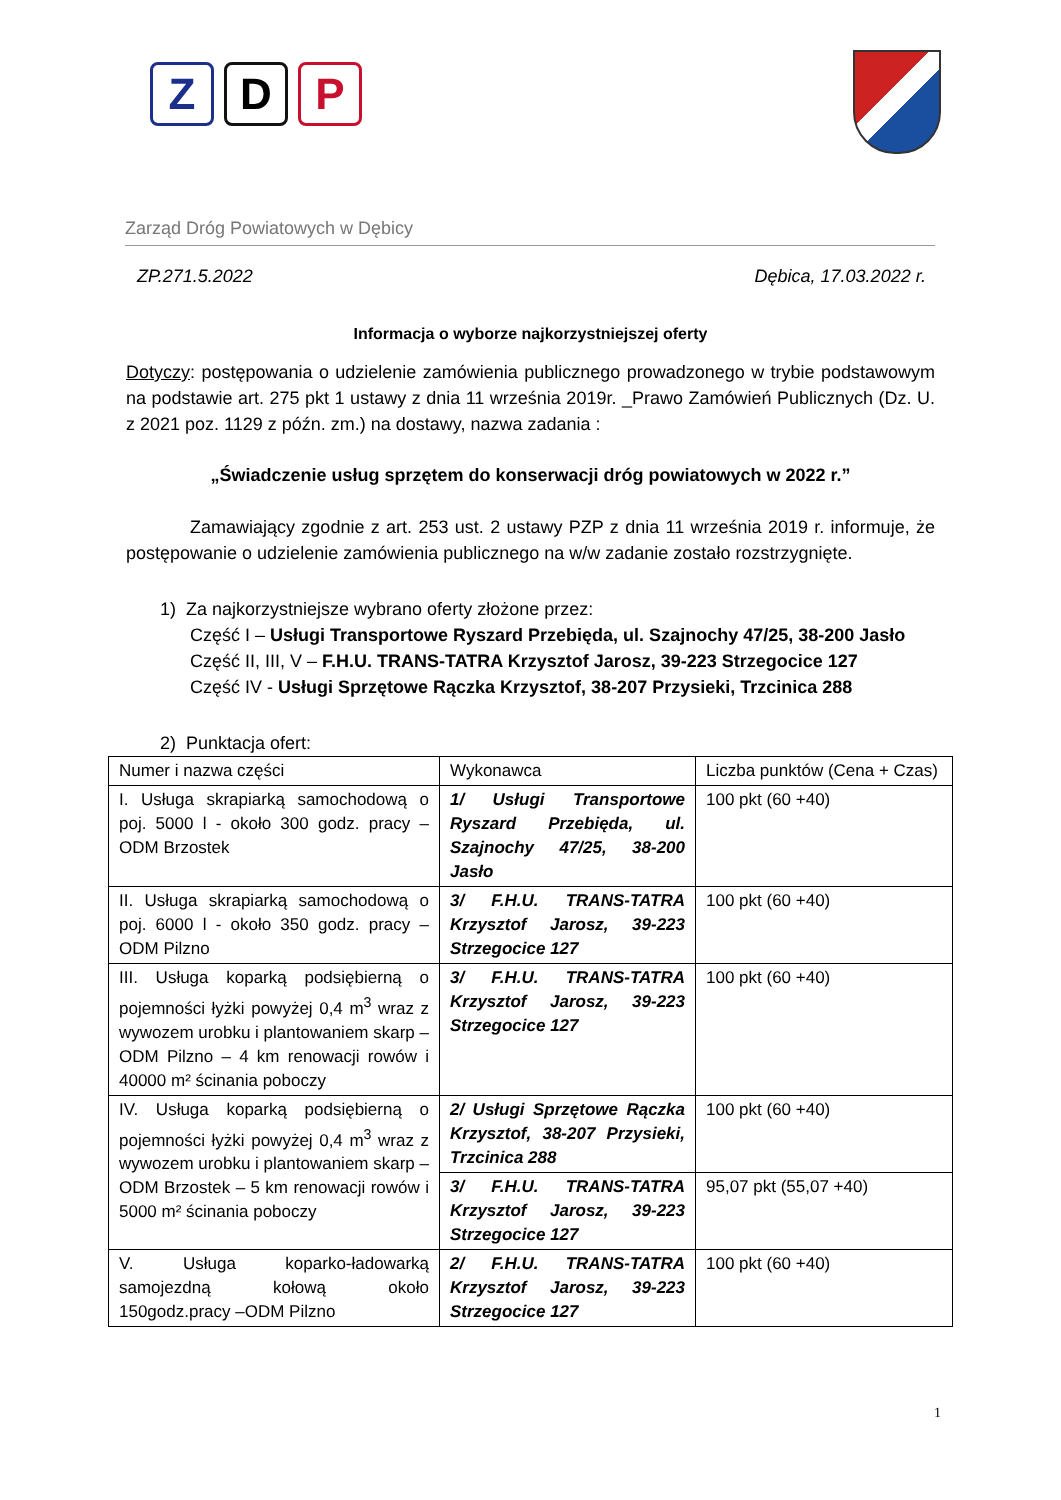Z D P
Zarząd Dróg Powiatowych w Dębicy
ZP.271.5.2022 Dębica, 17.03.2022 r.
Informacja o wyborze najkorzystniejszej oferty
Dotyczy: postępowania o udzielenie zamówienia publicznego prowadzonego w trybie podstawowym na podstawie art. 275 pkt 1 ustawy z dnia 11 września 2019r. _Prawo Zamówień Publicznych (Dz. U. z 2021 poz. 1129 z późn. zm.) na dostawy, nazwa zadania :
„Świadczenie usług sprzętem do konserwacji dróg powiatowych w 2022 r.”
Zamawiający zgodnie z art. 253 ust. 2 ustawy PZP z dnia 11 września 2019 r. informuje, że postępowanie o udzielenie zamówienia publicznego na w/w zadanie zostało rozstrzygnięte.
1) Za najkorzystniejsze wybrano oferty złożone przez:
Część I – Usługi Transportowe Ryszard Przebięda, ul. Szajnochy 47/25, 38-200 Jasło
Część II, III, V – F.H.U. TRANS-TATRA Krzysztof Jarosz, 39-223 Strzegocice 127
Część IV - Usługi Sprzętowe Rączka Krzysztof, 38-207 Przysieki, Trzcinica 288
2) Punktacja ofert:
| Numer i nazwa części | Wykonawca | Liczba punktów (Cena + Czas) |
| I. Usługa skrapiarką samochodową o poj. 5000 l - około 300 godz. pracy – ODM Brzostek | 1/ Usługi Transportowe Ryszard Przebięda, ul. Szajnochy 47/25, 38-200 Jasło | 100 pkt (60 +40) |
| II. Usługa skrapiarką samochodową o poj. 6000 l - około 350 godz. pracy – ODM Pilzno | 3/ F.H.U. TRANS-TATRA Krzysztof Jarosz, 39-223 Strzegocice 127 | 100 pkt (60 +40) |
| III. Usługa koparką podsiębierną o pojemności łyżki powyżej 0,4 m<sup>3</sup> wraz z wywozem urobku i plantowaniem skarp – ODM Pilzno – 4 km renowacji rowów i 40000 m² ścinania poboczy | 3/ F.H.U. TRANS-TATRA Krzysztof Jarosz, 39-223 Strzegocice 127 | 100 pkt (60 +40) |
| IV. Usługa koparką podsiębierną o pojemności łyżki powyżej 0,4 m<sup>3</sup> wraz z wywozem urobku i plantowaniem skarp – ODM Brzostek – 5 km renowacji rowów i 5000 m² ścinania poboczy | 2/ Usługi Sprzętowe Rączka Krzysztof, 38-207 Przysieki, Trzcinica 288 | 100 pkt (60 +40) |
| | 3/ F.H.U. TRANS-TATRA Krzysztof Jarosz, 39-223 Strzegocice 127 | 95,07 pkt (55,07 +40) |
| V. Usługa koparko-ładowarką samojezdną kołową około 150godz.pracy –ODM Pilzno | 2/ F.H.U. TRANS-TATRA Krzysztof Jarosz, 39-223 Strzegocice 127 | 100 pkt (60 +40) |
1